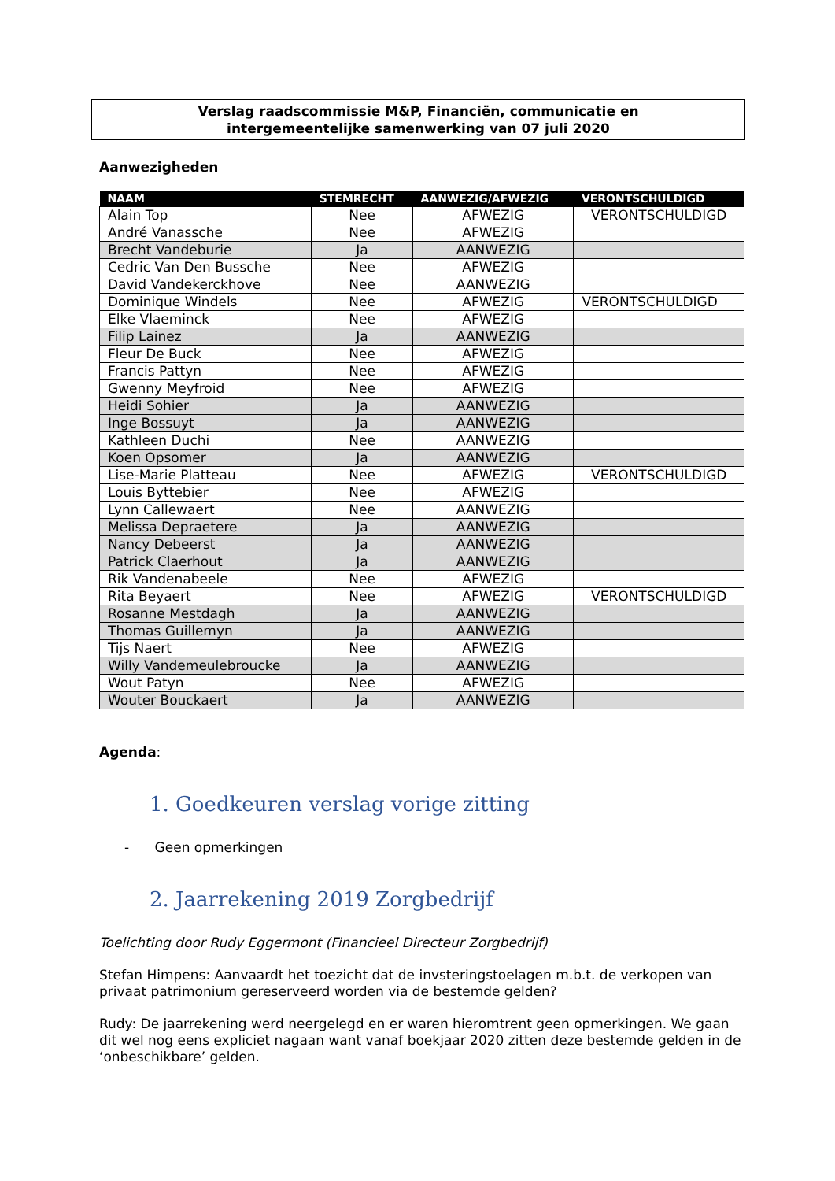Verslag raadscommissie M&P, Financiën, communicatie en
intergemeentelijke samenwerking van 07 juli 2020
Aanwezigheden
| NAAM | STEMRECHT | AANWEZIG/AFWEZIG | VERONTSCHULDIGD |
| --- | --- | --- | --- |
| Alain Top | Nee | AFWEZIG | VERONTSCHULDIGD |
| André Vanassche | Nee | AFWEZIG | |
| Brecht Vandeburie | Ja | AANWEZIG | |
| Cedric Van Den Bussche | Nee | AFWEZIG | |
| David Vandekerckhove | Nee | AANWEZIG | |
| Dominique Windels | Nee | AFWEZIG | VERONTSCHULDIGD |
| Elke Vlaeminck | Nee | AFWEZIG | |
| Filip Lainez | Ja | AANWEZIG | |
| Fleur De Buck | Nee | AFWEZIG | |
| Francis Pattyn | Nee | AFWEZIG | |
| Gwenny Meyfroid | Nee | AFWEZIG | |
| Heidi Sohier | Ja | AANWEZIG | |
| Inge Bossuyt | Ja | AANWEZIG | |
| Kathleen Duchi | Nee | AANWEZIG | |
| Koen Opsomer | Ja | AANWEZIG | |
| Lise-Marie Platteau | Nee | AFWEZIG | VERONTSCHULDIGD |
| Louis Byttebier | Nee | AFWEZIG | |
| Lynn Callewaert | Nee | AANWEZIG | |
| Melissa Depraetere | Ja | AANWEZIG | |
| Nancy Debeerst | Ja | AANWEZIG | |
| Patrick Claerhout | Ja | AANWEZIG | |
| Rik Vandenabeele | Nee | AFWEZIG | |
| Rita Beyaert | Nee | AFWEZIG | VERONTSCHULDIGD |
| Rosanne Mestdagh | Ja | AANWEZIG | |
| Thomas Guillemyn | Ja | AANWEZIG | |
| Tijs Naert | Nee | AFWEZIG | |
| Willy Vandemeulebroucke | Ja | AANWEZIG | |
| Wout Patyn | Nee | AFWEZIG | |
| Wouter Bouckaert | Ja | AANWEZIG | |
Agenda:
1. Goedkeuren verslag vorige zitting
- Geen opmerkingen
2. Jaarrekening 2019 Zorgbedrijf
Toelichting door Rudy Eggermont (Financieel Directeur Zorgbedrijf)
Stefan Himpens: Aanvaardt het toezicht dat de invsteringstoelagen m.b.t. de verkopen van privaat patrimonium gereserveerd worden via de bestemde gelden?
Rudy: De jaarrekening werd neergelegd en er waren hieromtrent geen opmerkingen. We gaan dit wel nog eens expliciet nagaan want vanaf boekjaar 2020 zitten deze bestemde gelden in de ‘onbeschikbare’ gelden.